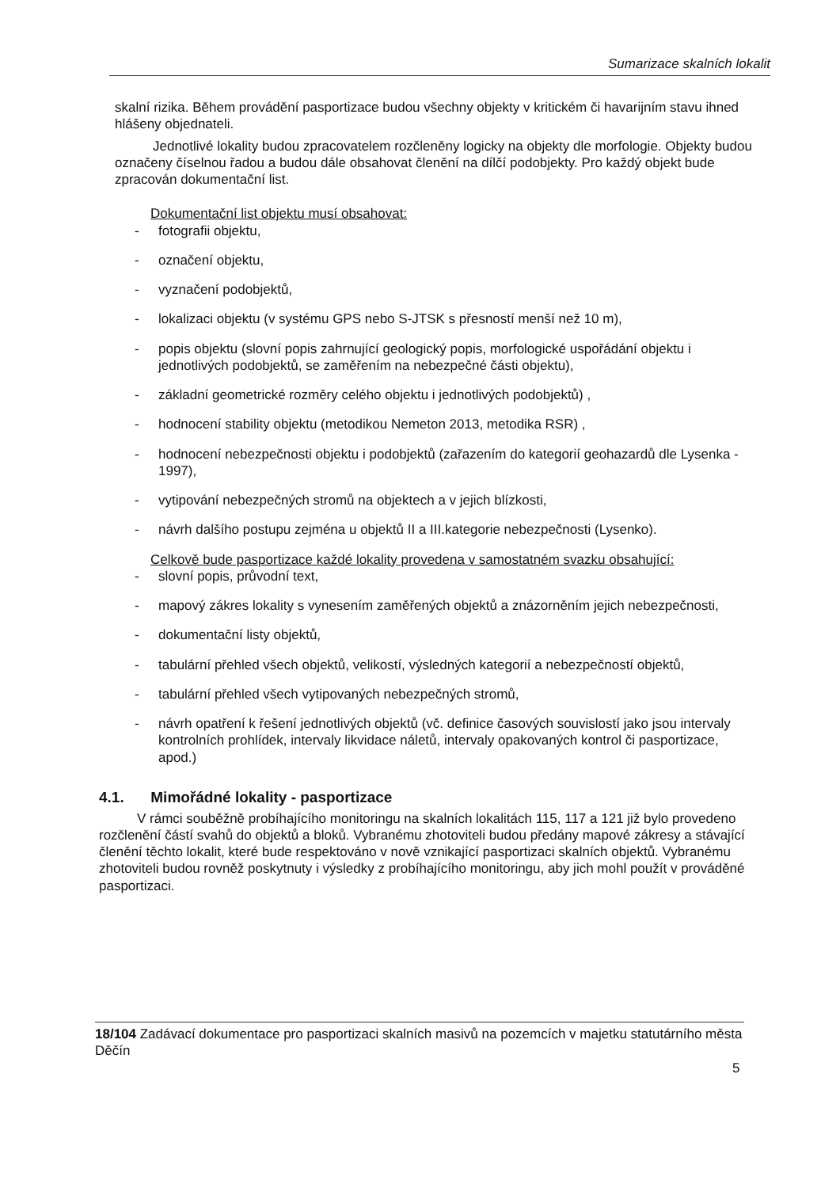Sumarizace skalních lokalit
skalní rizika. Během provádění pasportizace budou všechny objekty v kritickém či havarijním stavu ihned hlášeny objednateli.
Jednotlivé lokality budou zpracovatelem rozčleněny logicky na objekty dle morfologie. Objekty budou označeny číselnou řadou a budou dále obsahovat členění na dílčí podobjekty. Pro každý objekt bude zpracován dokumentační list.
Dokumentační list objektu musí obsahovat:
- fotografii objektu,
- označení objektu,
- vyznačení podobjektů,
- lokalizaci objektu (v systému GPS nebo S-JTSK s přesností menší než 10 m),
- popis objektu (slovní popis zahrnující geologický popis, morfologické uspořádání objektu i jednotlivých podobjektů, se zaměřením na nebezpečné části objektu),
- základní geometrické rozměry celého objektu i jednotlivých podobjektů) ,
- hodnocení stability objektu (metodikou Nemeton 2013, metodika RSR) ,
- hodnocení nebezpečnosti objektu i podobjektů (zařazením do kategorií geohazardů dle Lysenka - 1997),
- vytipování nebezpečných stromů na objektech a v jejich blízkosti,
- návrh dalšího postupu zejména u objektů II a III.kategorie nebezpečnosti (Lysenko).
Celkově bude pasportizace každé lokality provedena v samostatném svazku obsahující:
- slovní popis, průvodní text,
- mapový zákres lokality s vynesením zaměřených objektů a znázorněním jejich nebezpečnosti,
- dokumentační listy objektů,
- tabulární přehled všech objektů, velikostí, výsledných kategorií a nebezpečností objektů,
- tabulární přehled všech vytipovaných nebezpečných stromů,
- návrh opatření k řešení jednotlivých objektů (vč. definice časových souvislostí jako jsou intervaly kontrolních prohlídek, intervaly likvidace náletů, intervaly opakovaných kontrol či pasportizace, apod.)
4.1. Mimořádné lokality - pasportizace
V rámci souběžně probíhajícího monitoringu na skalních lokalitách 115, 117 a 121 již bylo provedeno rozčlenění částí svahů do objektů a bloků. Vybranému zhotoviteli budou předány mapové zákresy a stávající členění těchto lokalit, které bude respektováno v nově vznikající pasportizaci skalních objektů. Vybranému zhotoviteli budou rovněž poskytnuty i výsledky z probíhajícího monitoringu, aby jich mohl použít v prováděné pasportizaci.
18/104 Zadávací dokumentace pro pasportizaci skalních masivů na pozemcích v majetku statutárního města Děčín
5